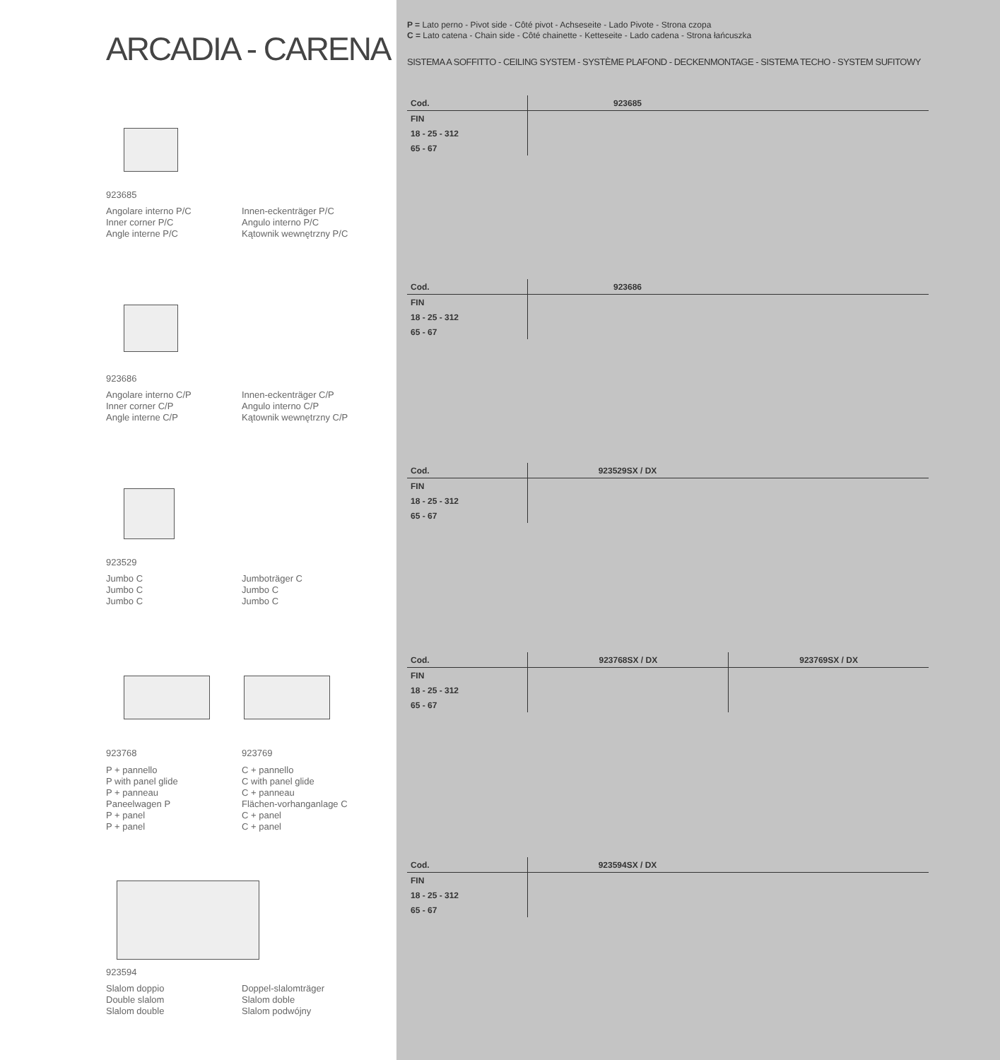ARCADIA - CARENA
923685
Angolare interno P/C
Inner corner P/C
Angle interne P/C
Innen-eckenträger P/C
Angulo interno P/C
Kątownik wewnętrzny P/C
923686
Angolare interno C/P
Inner corner C/P
Angle interne C/P
Innen-eckenträger C/P
Angulo interno C/P
Kątownik wewnętrzny C/P
923529
Jumbo C
Jumbo C
Jumbo C
Jumboträger C
Jumbo C
Jumbo C
923768 923769
P + pannello
P with panel glide
P + panneau
Paneelwagen P
P + panel
P + panel
C + pannello
C with panel glide
C + panneau
Flächen-vorhanganlage C
C + panel
C + panel
923594
Slalom doppio
Double slalom
Slalom double
Doppel-slalomträger
Slalom doble
Slalom podwójny
P = Lato perno - Pivot side - Côté pivot - Achseseite - Lado Pivote - Strona czopa
C = Lato catena - Chain side - Côté chainette - Ketteseite - Lado cadena - Strona łańcuszka
SISTEMA A SOFFITTO - CEILING SYSTEM - SYSTÈME PLAFOND - DECKENMONTAGE - SISTEMA TECHO - SYSTEM SUFITOWY
| Cod. | 923685 | |
| --- | --- | --- |
| FIN | | |
| 18 - 25 - 312 | | |
| 65 - 67 | | |
| Cod. | 923686 | |
| --- | --- | --- |
| FIN | | |
| 18 - 25 - 312 | | |
| 65 - 67 | | |
| Cod. | 923529SX / DX | |
| --- | --- | --- |
| FIN | | |
| 18 - 25 - 312 | | |
| 65 - 67 | | |
| Cod. | 923768SX / DX | 923769SX / DX |
| --- | --- | --- |
| FIN | | |
| 18 - 25 - 312 | | |
| 65 - 67 | | |
| Cod. | 923594SX / DX | |
| --- | --- | --- |
| FIN | | |
| 18 - 25 - 312 | | |
| 65 - 67 | | |